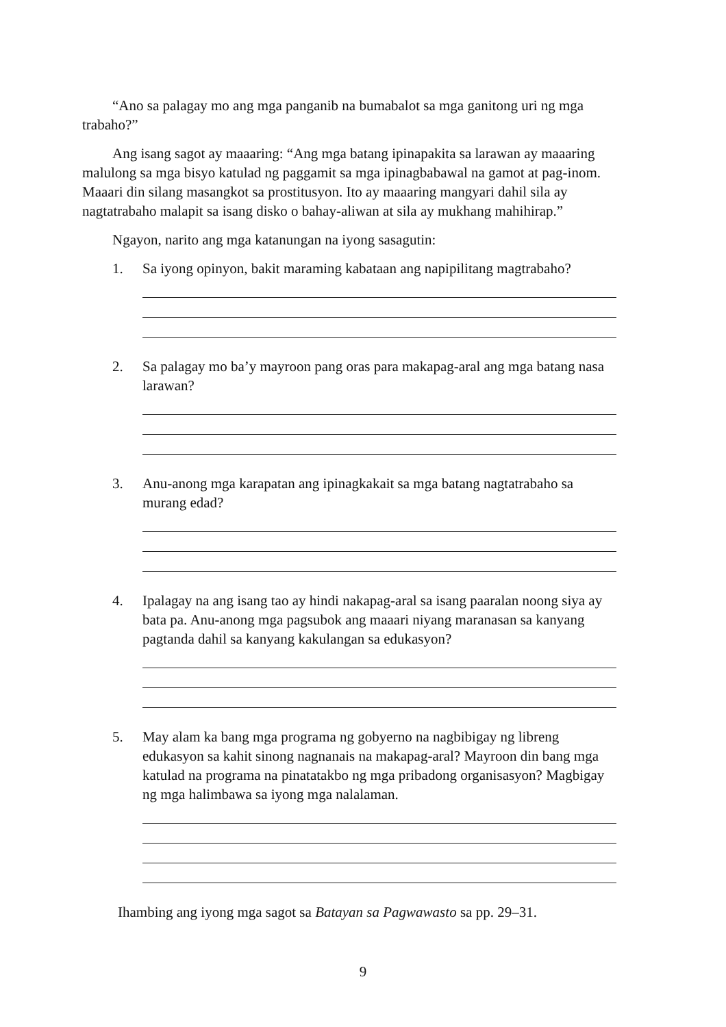“Ano sa palagay mo ang mga panganib na bumabalot sa mga ganitong uri ng mga trabaho?”
Ang isang sagot ay maaaring: “Ang mga batang ipinapakita sa larawan ay maaaring malulong sa mga bisyo katulad ng paggamit sa mga ipinagbabawal na gamot at pag-inom. Maaari din silang masangkot sa prostitusyon. Ito ay maaaring mangyari dahil sila ay nagtatrabaho malapit sa isang disko o bahay-aliwan at sila ay mukhang mahihirap.”
Ngayon, narito ang mga katanungan na iyong sasagutin:
1. Sa iyong opinyon, bakit maraming kabataan ang napipilitang magtrabaho?
2. Sa palagay mo ba’y mayroon pang oras para makapag-aral ang mga batang nasa larawan?
3. Anu-anong mga karapatan ang ipinagkakait sa mga batang nagtatrabaho sa murang edad?
4. Ipalagay na ang isang tao ay hindi nakapag-aral sa isang paaralan noong siya ay bata pa. Anu-anong mga pagsubok ang maaari niyang maranasan sa kanyang pagtanda dahil sa kanyang kakulangan sa edukasyon?
5. May alam ka bang mga programa ng gobyerno na nagbibigay ng libreng edukasyon sa kahit sinong nagnanais na makapag-aral? Mayroon din bang mga katulad na programa na pinatatakbo ng mga pribadong organisasyon? Magbigay ng mga halimbawa sa iyong mga nalalaman.
Ihambing ang iyong mga sagot sa Batayan sa Pagwawasto sa pp. 29–31.
9